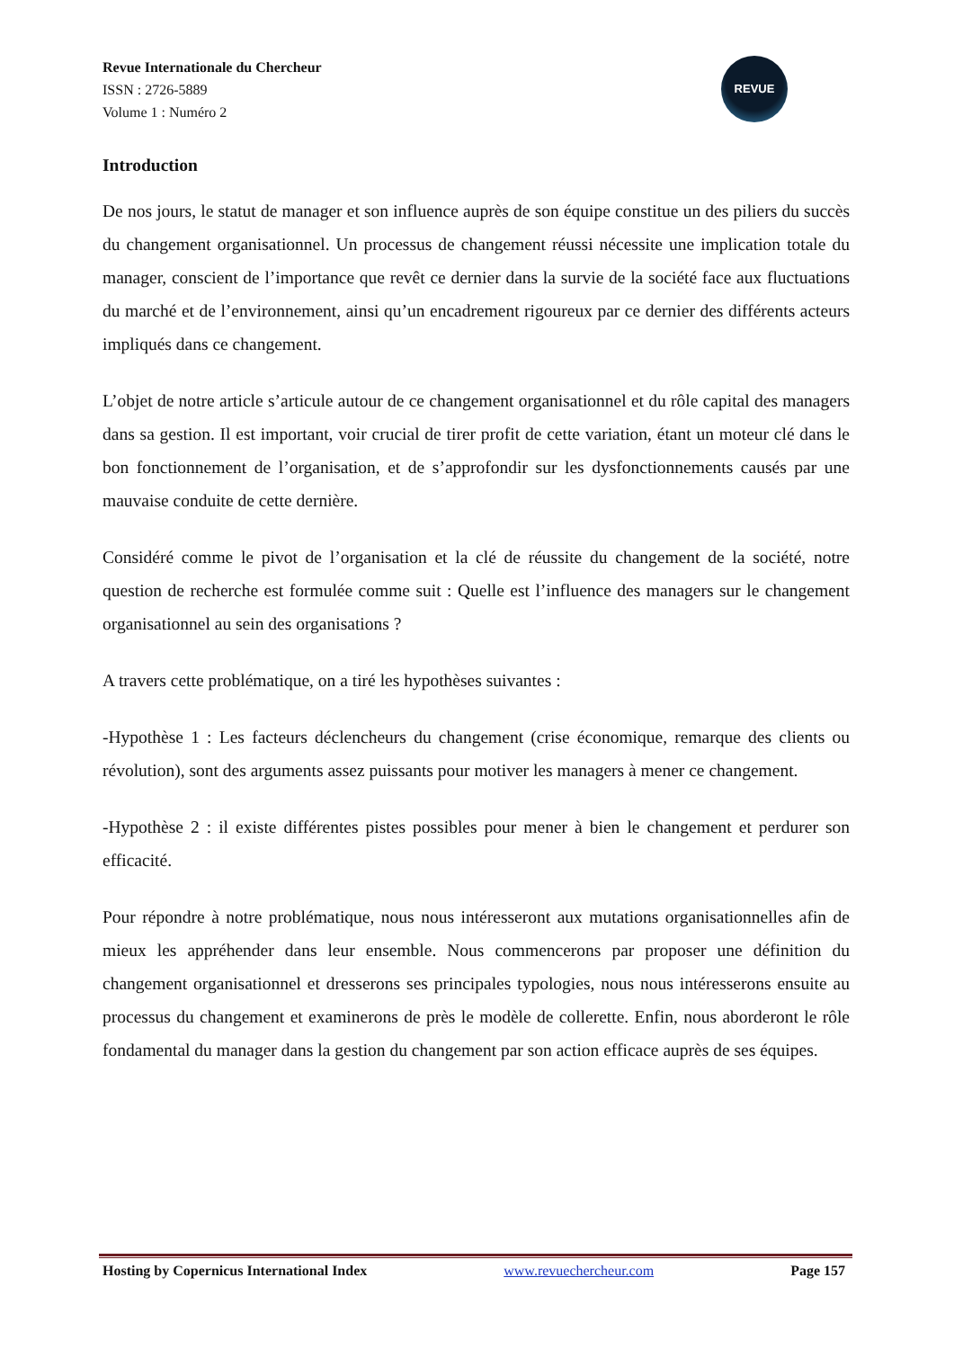Revue Internationale du Chercheur
ISSN : 2726-5889
Volume 1 : Numéro 2
REVUE
Introduction
De nos jours, le statut de manager et son influence auprès de son équipe constitue un des piliers du succès du changement organisationnel. Un processus de changement réussi nécessite une implication totale du manager, conscient de l’importance que revêt ce dernier dans la survie de la société face aux fluctuations du marché et de l’environnement, ainsi qu’un encadrement rigoureux par ce dernier des différents acteurs impliqués dans ce changement.
L’objet de notre article s’articule autour de ce changement organisationnel et du rôle capital des managers dans sa gestion. Il est important, voir crucial de tirer profit de cette variation, étant un moteur clé dans le bon fonctionnement de l’organisation, et de s’approfondir sur les dysfonctionnements causés par une mauvaise conduite de cette dernière.
Considéré comme le pivot de l’organisation et la clé de réussite du changement de la société, notre question de recherche est formulée comme suit : Quelle est l’influence des managers sur le changement organisationnel au sein des organisations ?
A travers cette problématique, on a tiré les hypothèses suivantes :
-Hypothèse 1 : Les facteurs déclencheurs du changement (crise économique, remarque des clients ou révolution), sont des arguments assez puissants pour motiver les managers à mener ce changement.
-Hypothèse 2 : il existe différentes pistes possibles pour mener à bien le changement et perdurer son efficacité.
Pour répondre à notre problématique, nous nous intéresseront aux mutations organisationnelles afin de mieux les appréhender dans leur ensemble. Nous commencerons par proposer une définition du changement organisationnel et dresserons ses principales typologies, nous nous intéresserons ensuite au processus du changement et examinerons de près le modèle de collerette. Enfin, nous aborderont le rôle fondamental du manager dans la gestion du changement par son action efficace auprès de ses équipes.
Hosting by Copernicus International Index www.revuechercheur.com Page 157